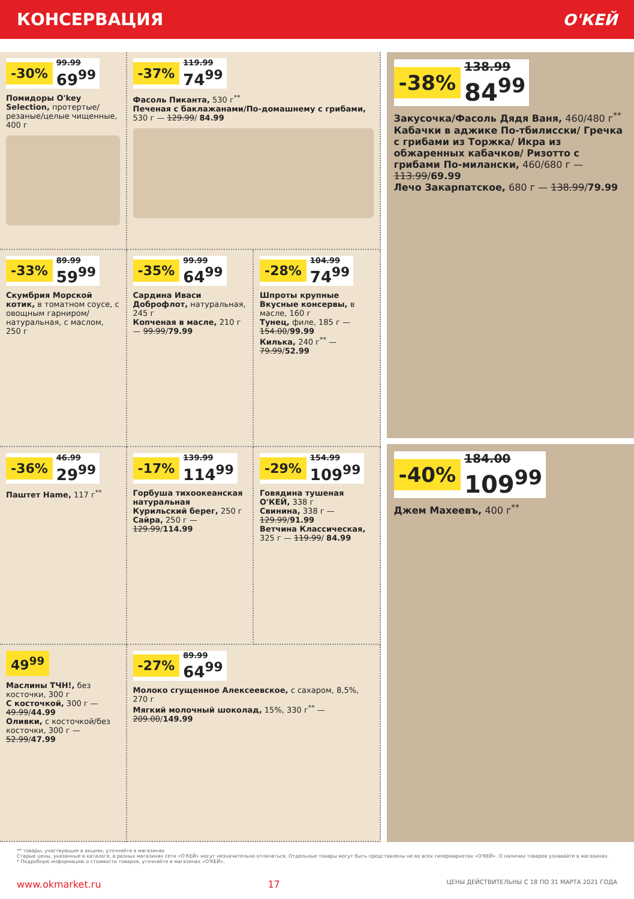КОНСЕРВАЦИЯ О'КЕЙ
-30% 99.99
69<sup>99</sup>
Помидоры O'key Selection, протертые/резаные/целые чищенные, 400 г
-37% 119.99
74<sup>99</sup>
Фасоль Пиканта, 530 г<sup>**</sup>
Печеная с баклажанами/По-домашнему с грибами, 530 г — 129.99/ 84.99
-33% 89.99
59<sup>99</sup>
Скумбрия Морской котик, в томатном соусе, с овощным гарниром/натуральная, с маслом, 250 г
-35% 99.99
64<sup>99</sup>
Сардина Иваси Доброфлот, натуральная, 245 г
Копченая в масле, 210 г — 99.99/79.99
-28% 104.99
74<sup>99</sup>
Шпроты крупные Вкусные консервы, в масле, 160 г
Тунец, филе, 185 г — 154.00/99.99
Килька, 240 г<sup>**</sup> — 79.99/52.99
-36% 46.99
29<sup>99</sup>
Паштет Hame, 117 г<sup>**</sup>
-17% 139.99
114<sup>99</sup>
Горбуша тихоокеанская натуральная Курильский берег, 250 г
Сайра, 250 г — 129.99/114.99
-29% 154.99
109<sup>99</sup>
Говядина тушеная О'КЕЙ, 338 г
Свинина, 338 г — 129.99/91.99
Ветчина Классическая, 325 г — 119.99/ 84.99
49<sup>99</sup>
Маслины ТЧН!, без косточки, 300 г
С косточкой, 300 г — 49.99/44.99
Оливки, с косточкой/без косточки, 300 г — 52.99/47.99
-27% 89.99
64<sup>99</sup>
Молоко сгущенное Алексеевское, с сахаром, 8,5%, 270 г
Мягкий молочный шоколад, 15%, 330 г<sup>**</sup> — 209.00/149.99
-38% 138.99
84<sup>99</sup>
Закусочка/Фасоль Дядя Ваня, 460/480 г<sup>**</sup>
Кабачки в аджике По-тбилисски/ Гречка с грибами из Торжка/ Икра из обжаренных кабачков/ Ризотто с грибами По-милански, 460/680 г — 113.99/69.99
Лечо Закарпатское, 680 г — 138.99/79.99
-40% 184.00
109<sup>99</sup>
Джем Махеевъ, 400 г<sup>**</sup>
** товары, участвующие в акциях, уточняйте в магазинах
Старые цены, указанные в каталоге, в разных магазинах сети «О'КЕЙ» могут незначительно отличаться. Отдельные товары могут быть представлены не во всех гипермаркетах «О'КЕЙ». О наличии товаров узнавайте в магазинах.
* Подробную информацию о стоимости товаров, уточняйте в магазинах «О'КЕЙ».
www.okmarket.ru 17 ЦЕНЫ ДЕЙСТВИТЕЛЬНЫ С 18 ПО 31 МАРТА 2021 ГОДА